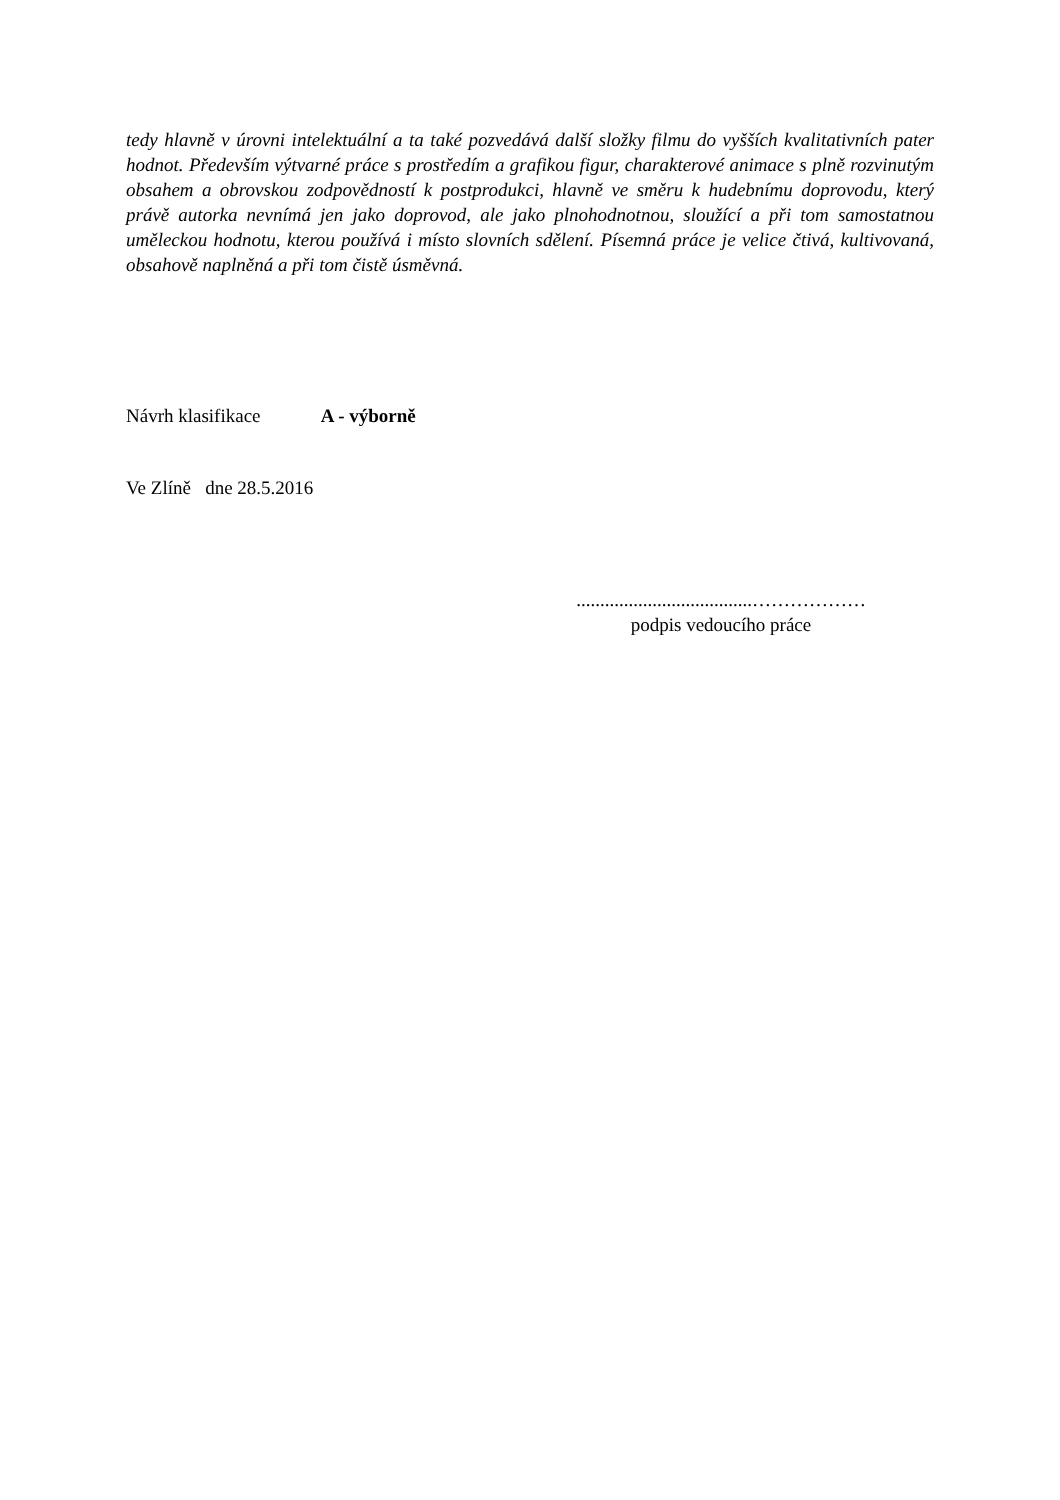tedy hlavně v úrovni intelektuální a ta také pozvedává další složky filmu do vyšších kvalitativních pater hodnot. Především výtvarné práce s prostředím a grafikou figur, charakterové animace s plně rozvinutým obsahem a obrovskou zodpovědností k postprodukci, hlavně ve směru k hudebnímu doprovodu, který právě autorka nevnímá jen jako doprovod, ale jako plnohodnotnou, sloužící a při tom samostatnou uměleckou hodnotu, kterou používá i místo slovních sdělení. Písemná práce je velice čtivá, kultivovaná, obsahově naplněná a při tom čistě úsměvná.
Návrh klasifikace A - výborně
Ve Zlíně dne 28.5.2016
.....................................………………
podpis vedoucího práce